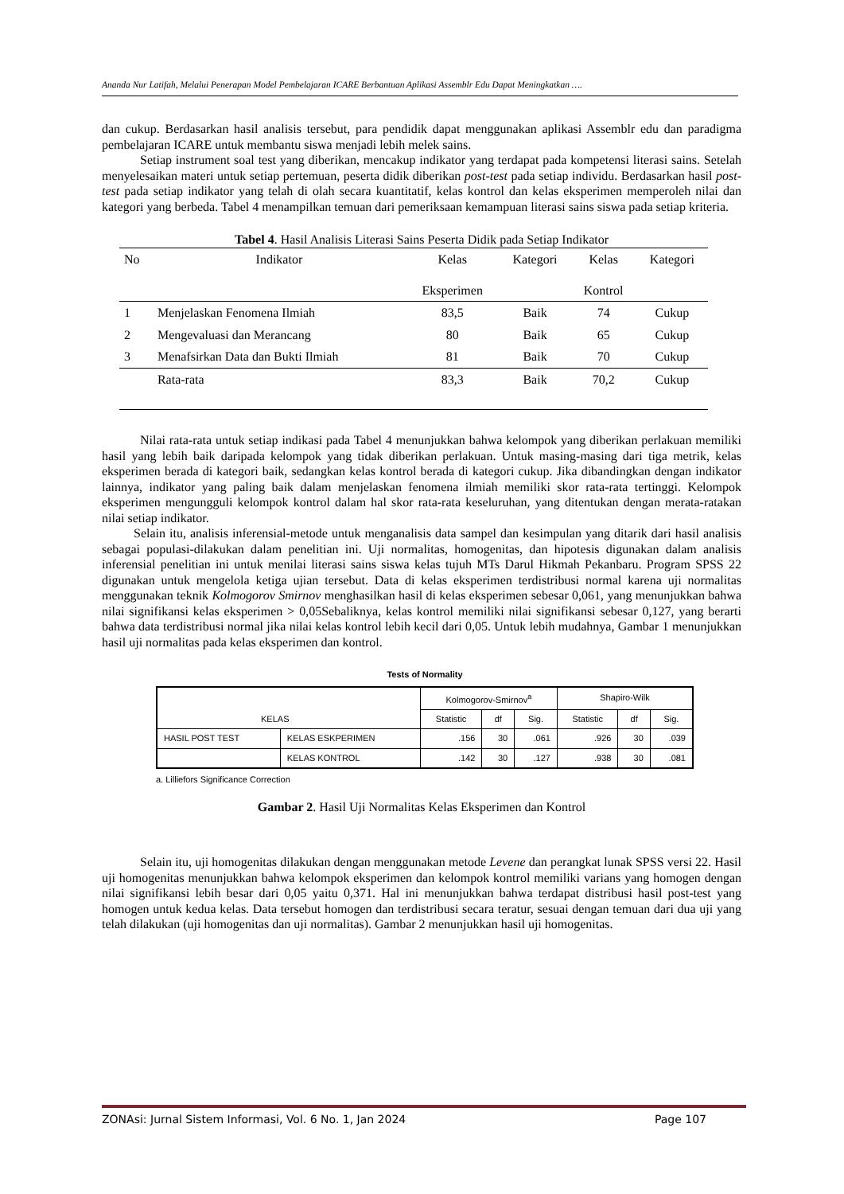Ananda Nur Latifah, Melalui Penerapan Model Pembelajaran ICARE Berbantuan Aplikasi Assemblr Edu Dapat Meningkatkan ….
dan cukup. Berdasarkan hasil analisis tersebut, para pendidik dapat menggunakan aplikasi Assemblr edu dan paradigma pembelajaran ICARE untuk membantu siswa menjadi lebih melek sains.
Setiap instrument soal test yang diberikan, mencakup indikator yang terdapat pada kompetensi literasi sains. Setelah menyelesaikan materi untuk setiap pertemuan, peserta didik diberikan post-test pada setiap individu. Berdasarkan hasil post-test pada setiap indikator yang telah di olah secara kuantitatif, kelas kontrol dan kelas eksperimen memperoleh nilai dan kategori yang berbeda. Tabel 4 menampilkan temuan dari pemeriksaan kemampuan literasi sains siswa pada setiap kriteria.
Tabel 4. Hasil Analisis Literasi Sains Peserta Didik pada Setiap Indikator
| No | Indikator | Kelas Eksperimen | Kategori | Kelas Kontrol | Kategori |
| --- | --- | --- | --- | --- | --- |
| 1 | Menjelaskan Fenomena Ilmiah | 83,5 | Baik | 74 | Cukup |
| 2 | Mengevaluasi dan Merancang | 80 | Baik | 65 | Cukup |
| 3 | Menafsirkan Data dan Bukti Ilmiah | 81 | Baik | 70 | Cukup |
| | Rata-rata | 83,3 | Baik | 70,2 | Cukup |
Nilai rata-rata untuk setiap indikasi pada Tabel 4 menunjukkan bahwa kelompok yang diberikan perlakuan memiliki hasil yang lebih baik daripada kelompok yang tidak diberikan perlakuan. Untuk masing-masing dari tiga metrik, kelas eksperimen berada di kategori baik, sedangkan kelas kontrol berada di kategori cukup. Jika dibandingkan dengan indikator lainnya, indikator yang paling baik dalam menjelaskan fenomena ilmiah memiliki skor rata-rata tertinggi. Kelompok eksperimen mengungguli kelompok kontrol dalam hal skor rata-rata keseluruhan, yang ditentukan dengan merata-ratakan nilai setiap indikator.
Selain itu, analisis inferensial-metode untuk menganalisis data sampel dan kesimpulan yang ditarik dari hasil analisis sebagai populasi-dilakukan dalam penelitian ini. Uji normalitas, homogenitas, dan hipotesis digunakan dalam analisis inferensial penelitian ini untuk menilai literasi sains siswa kelas tujuh MTs Darul Hikmah Pekanbaru. Program SPSS 22 digunakan untuk mengelola ketiga ujian tersebut. Data di kelas eksperimen terdistribusi normal karena uji normalitas menggunakan teknik Kolmogorov Smirnov menghasilkan hasil di kelas eksperimen sebesar 0,061, yang menunjukkan bahwa nilai signifikansi kelas eksperimen > 0,05Sebaliknya, kelas kontrol memiliki nilai signifikansi sebesar 0,127, yang berarti bahwa data terdistribusi normal jika nilai kelas kontrol lebih kecil dari 0,05. Untuk lebih mudahnya, Gambar 1 menunjukkan hasil uji normalitas pada kelas eksperimen dan kontrol.
Tests of Normality
| KELAS | | Kolmogorov-Smirnov<sup>a</sup> | | | Shapiro-Wilk | | |
| | | Statistic | df | Sig. | Statistic | df | Sig. |
| HASIL POST TEST | KELAS ESKPERIMEN | .156 | 30 | .061 | .926 | 30 | .039 |
| | KELAS KONTROL | .142 | 30 | .127 | .938 | 30 | .081 |
a. Lilliefors Significance Correction
Gambar 2. Hasil Uji Normalitas Kelas Eksperimen dan Kontrol
Selain itu, uji homogenitas dilakukan dengan menggunakan metode Levene dan perangkat lunak SPSS versi 22. Hasil uji homogenitas menunjukkan bahwa kelompok eksperimen dan kelompok kontrol memiliki varians yang homogen dengan nilai signifikansi lebih besar dari 0,05 yaitu 0,371. Hal ini menunjukkan bahwa terdapat distribusi hasil post-test yang homogen untuk kedua kelas. Data tersebut homogen dan terdistribusi secara teratur, sesuai dengan temuan dari dua uji yang telah dilakukan (uji homogenitas dan uji normalitas). Gambar 2 menunjukkan hasil uji homogenitas.
ZONAsi: Jurnal Sistem Informasi, Vol. 6 No. 1, Jan 2024 Page 107